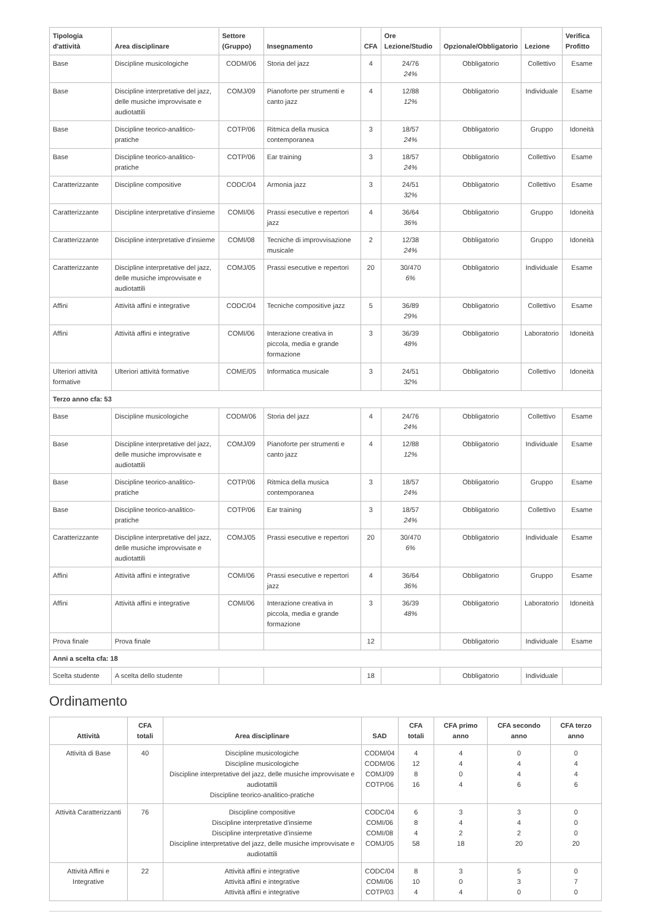| Tipologia d'attività | Area disciplinare | Settore (Gruppo) | Insegnamento | CFA | Ore Lezione/Studio | Opzionale/Obbligatorio | Lezione | Verifica Profitto |
| --- | --- | --- | --- | --- | --- | --- | --- | --- |
| Base | Discipline musicologiche | CODM/06 | Storia del jazz | 4 | 24/76 24% | Obbligatorio | Collettivo | Esame |
| Base | Discipline interpretative del jazz, delle musiche improvvisate e audiotattili | COMJ/09 | Pianoforte per strumenti e canto jazz | 4 | 12/88 12% | Obbligatorio | Individuale | Esame |
| Base | Discipline teorico-analitico-pratiche | COTP/06 | Ritmica della musica contemporanea | 3 | 18/57 24% | Obbligatorio | Gruppo | Idoneità |
| Base | Discipline teorico-analitico-pratiche | COTP/06 | Ear training | 3 | 18/57 24% | Obbligatorio | Collettivo | Esame |
| Caratterizzante | Discipline compositive | CODC/04 | Armonia jazz | 3 | 24/51 32% | Obbligatorio | Collettivo | Esame |
| Caratterizzante | Discipline interpretative d'insieme | COMI/06 | Prassi esecutive e repertori jazz | 4 | 36/64 36% | Obbligatorio | Gruppo | Idoneità |
| Caratterizzante | Discipline interpretative d'insieme | COMI/08 | Tecniche di improvvisazione musicale | 2 | 12/38 24% | Obbligatorio | Gruppo | Idoneità |
| Caratterizzante | Discipline interpretative del jazz, delle musiche improvvisate e audiotattili | COMJ/05 | Prassi esecutive e repertori | 20 | 30/470 6% | Obbligatorio | Individuale | Esame |
| Affini | Attività affini e integrative | CODC/04 | Tecniche compositive jazz | 5 | 36/89 29% | Obbligatorio | Collettivo | Esame |
| Affini | Attività affini e integrative | COMI/06 | Interazione creativa in piccola, media e grande formazione | 3 | 36/39 48% | Obbligatorio | Laboratorio | Idoneità |
| Ulteriori attività formative | Ulteriori attività formative | COME/05 | Informatica musicale | 3 | 24/51 32% | Obbligatorio | Collettivo | Idoneità |
| Terzo anno cfa: 53 | | | | | | | | |
| Base | Discipline musicologiche | CODM/06 | Storia del jazz | 4 | 24/76 24% | Obbligatorio | Collettivo | Esame |
| Base | Discipline interpretative del jazz, delle musiche improvvisate e audiotattili | COMJ/09 | Pianoforte per strumenti e canto jazz | 4 | 12/88 12% | Obbligatorio | Individuale | Esame |
| Base | Discipline teorico-analitico-pratiche | COTP/06 | Ritmica della musica contemporanea | 3 | 18/57 24% | Obbligatorio | Gruppo | Esame |
| Base | Discipline teorico-analitico-pratiche | COTP/06 | Ear training | 3 | 18/57 24% | Obbligatorio | Collettivo | Esame |
| Caratterizzante | Discipline interpretative del jazz, delle musiche improvvisate e audiotattili | COMJ/05 | Prassi esecutive e repertori | 20 | 30/470 6% | Obbligatorio | Individuale | Esame |
| Affini | Attività affini e integrative | COMI/06 | Prassi esecutive e repertori jazz | 4 | 36/64 36% | Obbligatorio | Gruppo | Esame |
| Affini | Attività affini e integrative | COMI/06 | Interazione creativa in piccola, media e grande formazione | 3 | 36/39 48% | Obbligatorio | Laboratorio | Idoneità |
| Prova finale | Prova finale | | | 12 | | Obbligatorio | Individuale | Esame |
| Anni a scelta cfa: 18 | | | | | | | | |
| Scelta studente | A scelta dello studente | | | 18 | | Obbligatorio | Individuale | |
Ordinamento
| Attività | CFA totali | Area disciplinare | SAD | CFA totali | CFA primo anno | CFA secondo anno | CFA terzo anno |
| --- | --- | --- | --- | --- | --- | --- | --- |
| Attività di Base | 40 | Discipline musicologiche Discipline musicologiche Discipline interpretative del jazz, delle musiche improvvisate e audiotattili Discipline teorico-analitico-pratiche | CODM/04 CODM/06 COMJ/09 COTP/06 | 4 12 8 16 | 4 4 0 4 | 0 4 4 6 | 0 4 4 6 |
| Attività Caratterizzanti | 76 | Discipline compositive Discipline interpretative d'insieme Discipline interpretative d'insieme Discipline interpretative del jazz, delle musiche improvvisate e audiotattili | CODC/04 COMI/06 COMI/08 COMJ/05 | 6 8 4 58 | 3 4 2 18 | 3 4 2 20 | 0 0 0 20 |
| Attività Affini e Integrative | 22 | Attività affini e integrative Attività affini e integrative Attività affini e integrative | CODC/04 COMI/06 COTP/03 | 8 10 4 | 3 0 4 | 5 3 0 | 0 7 0 |